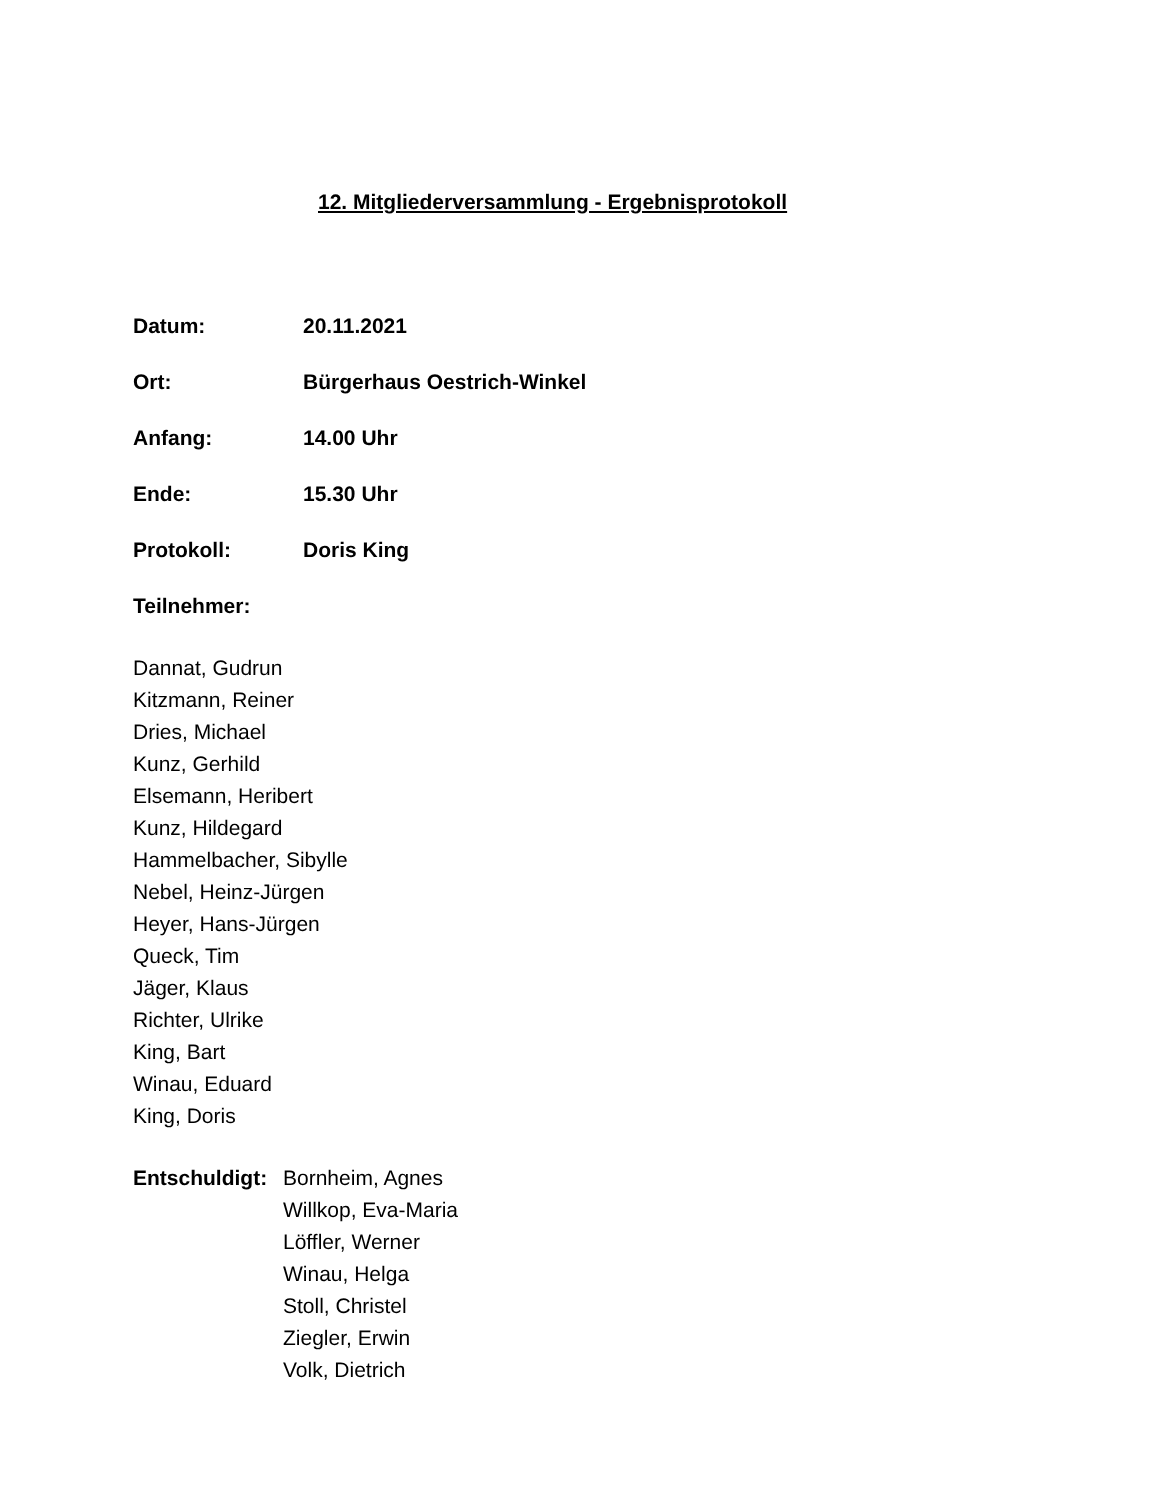12. Mitgliederversammlung - Ergebnisprotokoll
Datum: 20.11.2021
Ort: Bürgerhaus Oestrich-Winkel
Anfang: 14.00 Uhr
Ende: 15.30 Uhr
Protokoll: Doris King
Teilnehmer:
Dannat, Gudrun
Kitzmann, Reiner
Dries, Michael
Kunz, Gerhild
Elsemann, Heribert
Kunz, Hildegard
Hammelbacher, Sibylle
Nebel, Heinz-Jürgen
Heyer, Hans-Jürgen
Queck, Tim
Jäger, Klaus
Richter, Ulrike
King, Bart
Winau, Eduard
King, Doris
Entschuldigt:
Bornheim, Agnes
Willkop, Eva-Maria
Löffler, Werner
Winau, Helga
Stoll, Christel
Ziegler, Erwin
Volk, Dietrich